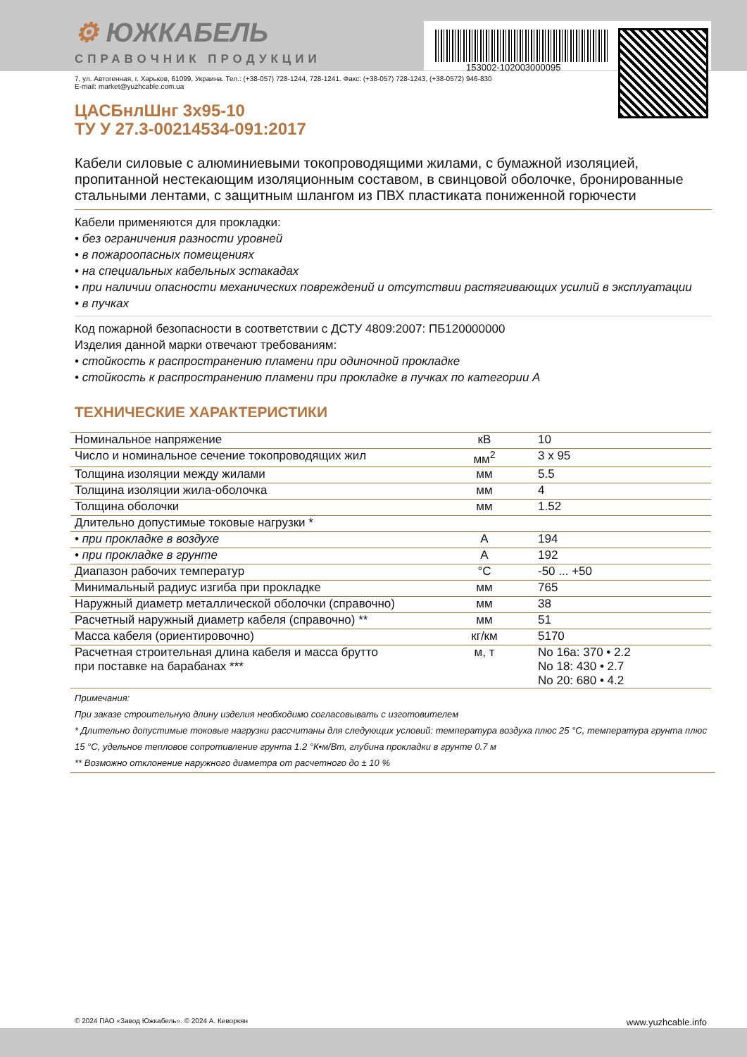153002-102003000095
⚙ ЮЖКАБЕЛЬ
СПРАВОЧНИК ПРОДУКЦИИ
7, ул. Автогенная, г. Харьков, 61099, Украина. Тел.: (+38-057) 728-1244, 728-1241. Факс: (+38-057) 728-1243, (+38-0572) 946-830
E-mail: market@yuzhcable.com.ua
ЦАСБнлШнг 3x95-10
ТУ У 27.3-00214534-091:2017
Кабели силовые с алюминиевыми токопроводящими жилами, с бумажной изоляцией, пропитанной нестекающим изоляционным составом, в свинцовой оболочке, бронированные стальными лентами, с защитным шлангом из ПВХ пластиката пониженной горючести
Кабели применяются для прокладки:
• без ограничения разности уровней
• в пожароопасных помещениях
• на специальных кабельных эстакадах
• при наличии опасности механических повреждений и отсутствии растягивающих усилий в эксплуатации
• в пучках
Код пожарной безопасности в соответствии с ДСТУ 4809:2007: ПБ120000000
Изделия данной марки отвечают требованиям:
• стойкость к распространению пламени при одиночной прокладке
• стойкость к распространению пламени при прокладке в пучках по категории А
ТЕХНИЧЕСКИЕ ХАРАКТЕРИСТИКИ
| Номинальное напряжение | кВ | 10 |
| Число и номинальное сечение токопроводящих жил | мм<sup>2</sup> | 3 x 95 |
| Толщина изоляции между жилами | мм | 5.5 |
| Толщина изоляции жила-оболочка | мм | 4 |
| Толщина оболочки | мм | 1.52 |
| Длительно допустимые токовые нагрузки * | | |
| • при прокладке в воздухе | А | 194 |
| • при прокладке в грунте | А | 192 |
| Диапазон рабочих температур | °С | -50 ... +50 |
| Минимальный радиус изгиба при прокладке | мм | 765 |
| Наружный диаметр металлической оболочки (справочно) | мм | 38 |
| Расчетный наружный диаметр кабеля (справочно) ** | мм | 51 |
| Масса кабеля (ориентировочно) | кг/км | 5170 |
| Расчетная строительная длина кабеля и масса брутто при поставке на барабанах *** | м, т | No 16a: 370 • 2.2 No 18: 430 • 2.7 No 20: 680 • 4.2 |
Примечания:
При заказе строительную длину изделия необходимо согласовывать с изготовителем
* Длительно допустимые токовые нагрузки рассчитаны для следующих условий: температура воздуха плюс 25 °С, температура грунта плюс 15 °С, удельное тепловое сопротивление грунта 1.2 °К•м/Вт, глубина прокладки в грунте 0.7 м
** Возможно отклонение наружного диаметра от расчетного до ± 10 %
© 2024 ПАО «Завод Южкабель». © 2024 А. Кеворкян www.yuzhcable.info